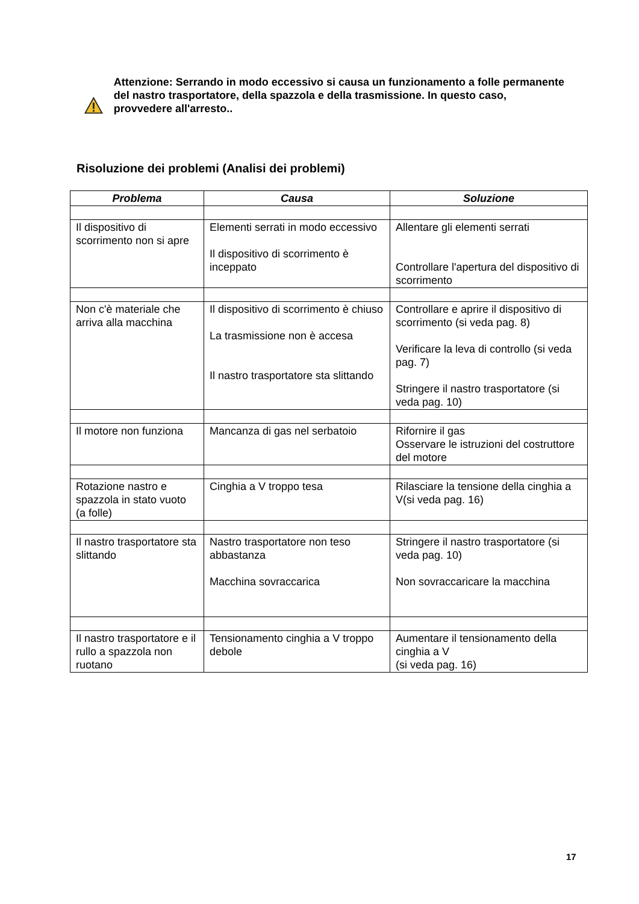Attenzione: Serrando in modo eccessivo si causa un funzionamento a folle permanente del nastro trasportatore, della spazzola e della trasmissione. In questo caso, provvedere all'arresto..
Risoluzione dei problemi (Analisi dei problemi)
| Problema | Causa | Soluzione |
| --- | --- | --- |
| Il dispositivo di scorrimento non si apre | Elementi serrati in modo eccessivo Il dispositivo di scorrimento è inceppato | Allentare gli elementi serrati Controllare l'apertura del dispositivo di scorrimento |
| Non c'è materiale che arriva alla macchina | Il dispositivo di scorrimento è chiuso La trasmissione non è accesa Il nastro trasportatore sta slittando | Controllare e aprire il dispositivo di scorrimento (si veda pag. 8) Verificare la leva di controllo (si veda pag. 7) Stringere il nastro trasportatore (si veda pag. 10) |
| Il motore non funziona | Mancanza di gas nel serbatoio | Rifornire il gas Osservare le istruzioni del costruttore del motore |
| Rotazione nastro e spazzola in stato vuoto (a folle) | Cinghia a V troppo tesa | Rilasciare la tensione della cinghia a V(si veda pag. 16) |
| Il nastro trasportatore sta slittando | Nastro trasportatore non teso abbastanza Macchina sovraccarica | Stringere il nastro trasportatore (si veda pag. 10) Non sovraccaricare la macchina |
| Il nastro trasportatore e il rullo a spazzola non ruotano | Tensionamento cinghia a V troppo debole | Aumentare il tensionamento della cinghia a V (si veda pag. 16) |
17